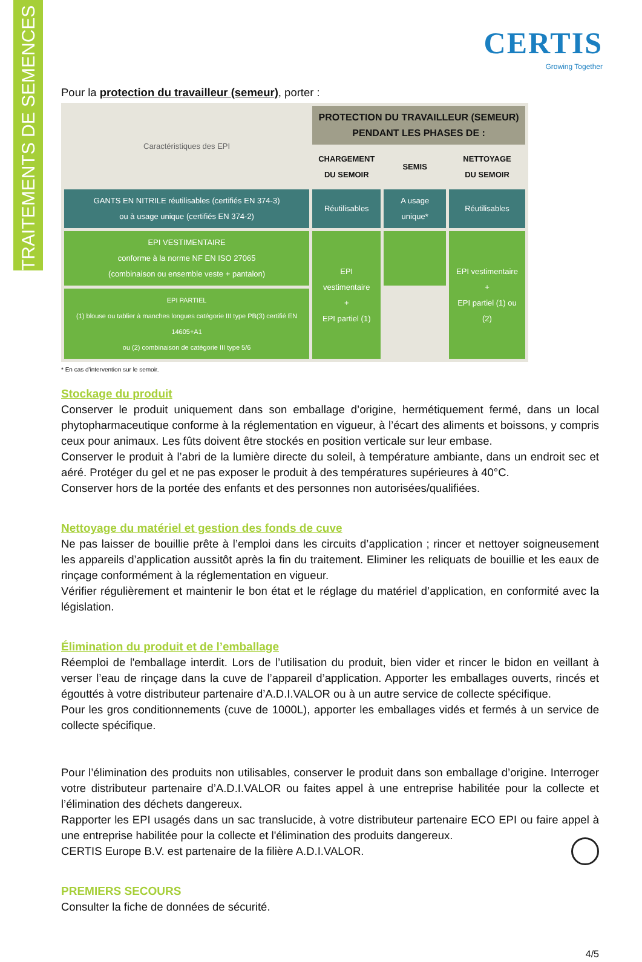TRAITEMENTS DE SEMENCES
CERTIS
Growing Together
Pour la protection du travailleur (semeur), porter :
| Caractéristiques des EPI | PROTECTION DU TRAVAILLEUR (SEMEUR) PENDANT LES PHASES DE : | | |
| --- | --- | --- | --- |
| | CHARGEMENT DU SEMOIR | SEMIS | NETTOYAGE DU SEMOIR |
| GANTS EN NITRILE réutilisables (certifiés EN 374-3) ou à usage unique (certifiés EN 374-2) | Réutilisables | A usage unique* | Réutilisables |
| EPI VESTIMENTAIRE conforme à la norme NF EN ISO 27065 (combinaison ou ensemble veste + pantalon) | EPI vestimentaire + EPI partiel (1) | | EPI vestimentaire + EPI partiel (1) ou (2) |
| EPI PARTIEL (1) blouse ou tablier à manches longues catégorie III type PB(3) certifié EN 14605+A1 ou (2) combinaison de catégorie III type 5/6 | | | |
* En cas d'intervention sur le semoir.
Stockage du produit
Conserver le produit uniquement dans son emballage d’origine, hermétiquement fermé, dans un local phytopharmaceutique conforme à la réglementation en vigueur, à l’écart des aliments et boissons, y compris ceux pour animaux. Les fûts doivent être stockés en position verticale sur leur embase.
Conserver le produit à l’abri de la lumière directe du soleil, à température ambiante, dans un endroit sec et aéré. Protéger du gel et ne pas exposer le produit à des températures supérieures à 40°C.
Conserver hors de la portée des enfants et des personnes non autorisées/qualifiées.
Nettoyage du matériel et gestion des fonds de cuve
Ne pas laisser de bouillie prête à l’emploi dans les circuits d’application ; rincer et nettoyer soigneusement les appareils d’application aussitôt après la fin du traitement. Eliminer les reliquats de bouillie et les eaux de rinçage conformément à la réglementation en vigueur.
Vérifier régulièrement et maintenir le bon état et le réglage du matériel d’application, en conformité avec la législation.
Élimination du produit et de l’emballage
Réemploi de l'emballage interdit. Lors de l’utilisation du produit, bien vider et rincer le bidon en veillant à verser l’eau de rinçage dans la cuve de l’appareil d’application. Apporter les emballages ouverts, rincés et égouttés à votre distributeur partenaire d’A.D.I.VALOR ou à un autre service de collecte spécifique.
Pour les gros conditionnements (cuve de 1000L), apporter les emballages vidés et fermés à un service de collecte spécifique.
Pour l’élimination des produits non utilisables, conserver le produit dans son emballage d’origine. Interroger votre distributeur partenaire d’A.D.I.VALOR ou faites appel à une entreprise habilitée pour la collecte et l’élimination des déchets dangereux.
Rapporter les EPI usagés dans un sac translucide, à votre distributeur partenaire ECO EPI ou faire appel à une entreprise habilitée pour la collecte et l'élimination des produits dangereux.
CERTIS Europe B.V. est partenaire de la filière A.D.I.VALOR.
PREMIERS SECOURS
Consulter la fiche de données de sécurité.
4/5